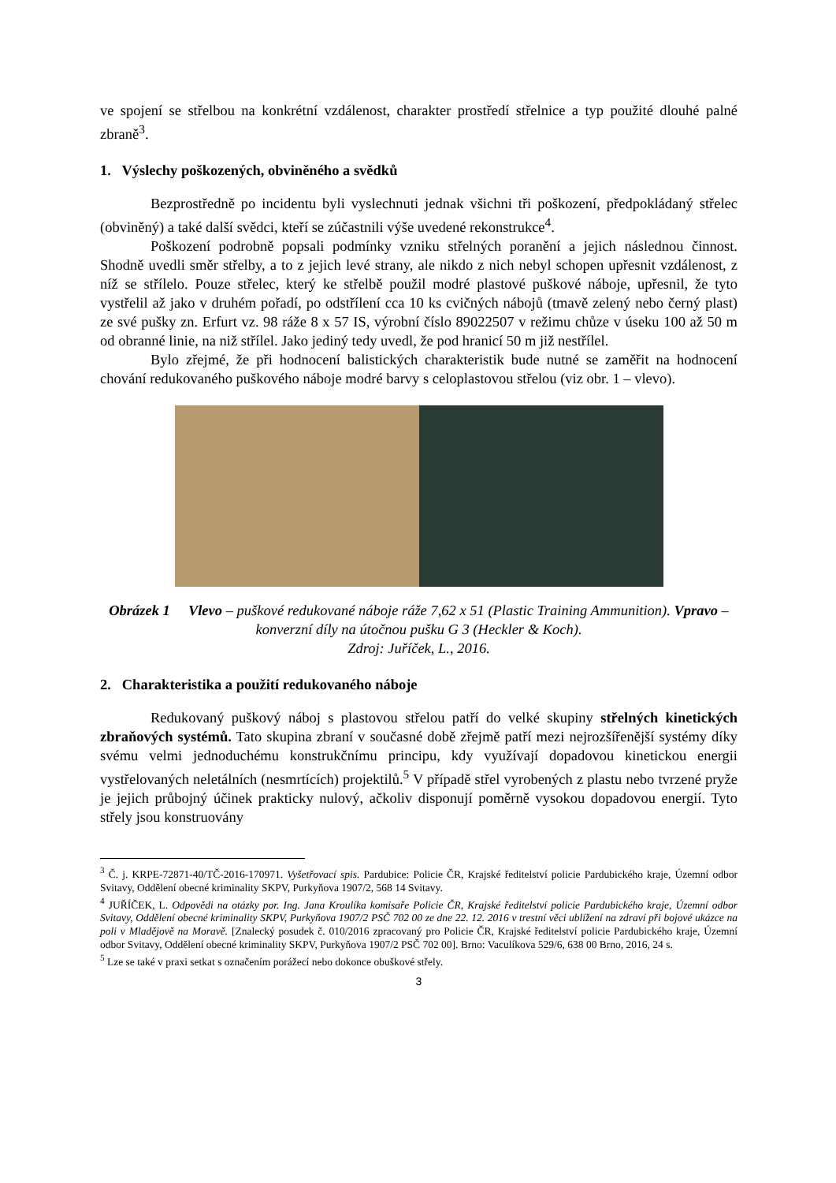ve spojení se střelbou na konkrétní vzdálenost, charakter prostředí střelnice a typ použité dlouhé palné zbraně<sup>3</sup>.
1. Výslechy poškozených, obviněného a svědků
Bezprostředně po incidentu byli vyslechnuti jednak všichni tři poškození, předpokládaný střelec (obviněný) a také další svědci, kteří se zúčastnili výše uvedené rekonstrukce<sup>4</sup>.
Poškození podrobně popsali podmínky vzniku střelných poranění a jejich následnou činnost. Shodně uvedli směr střelby, a to z jejich levé strany, ale nikdo z nich nebyl schopen upřesnit vzdálenost, z níž se střílelo. Pouze střelec, který ke střelbě použil modré plastové puškové náboje, upřesnil, že tyto vystřelil až jako v druhém pořadí, po odstřílení cca 10 ks cvičných nábojů (tmavě zelený nebo černý plast) ze své pušky zn. Erfurt vz. 98 ráže 8 x 57 IS, výrobní číslo 89022507 v režimu chůze v úseku 100 až 50 m od obranné linie, na niž střílel. Jako jediný tedy uvedl, že pod hranicí 50 m již nestřílel.
Bylo zřejmé, že při hodnocení balistických charakteristik bude nutné se zaměřit na hodnocení chování redukovaného puškového náboje modré barvy s celoplastovou střelou (viz obr. 1 – vlevo).
Obrázek 1 Vlevo – puškové redukované náboje ráže 7,62 x 51 (Plastic Training Ammunition). Vpravo – konverzní díly na útočnou pušku G 3 (Heckler & Koch).
Zdroj: Juříček, L., 2016.
2. Charakteristika a použití redukovaného náboje
Redukovaný puškový náboj s plastovou střelou patří do velké skupiny střelných kinetických zbraňových systémů. Tato skupina zbraní v současné době zřejmě patří mezi nejrozšířenější systémy díky svému velmi jednoduchému konstrukčnímu principu, kdy využívají dopadovou kinetickou energii vystřelovaných neletálních (nesmrtících) projektilů.<sup>5</sup> V případě střel vyrobených z plastu nebo tvrzené pryže je jejich průbojný účinek prakticky nulový, ačkoliv disponují poměrně vysokou dopadovou energií. Tyto střely jsou konstruovány
<sup>3</sup> Č. j. KRPE-72871-40/TČ-2016-170971. Vyšetřovací spis. Pardubice: Policie ČR, Krajské ředitelství policie Pardubického kraje, Územní odbor Svitavy, Oddělení obecné kriminality SKPV, Purkyňova 1907/2, 568 14 Svitavy.
<sup>4</sup> JUŘÍČEK, L. Odpovědi na otázky por. Ing. Jana Kroulíka komisaře Policie ČR, Krajské ředitelství policie Pardubického kraje, Územní odbor Svitavy, Oddělení obecné kriminality SKPV, Purkyňova 1907/2 PSČ 702 00 ze dne 22. 12. 2016 v trestní věci ublížení na zdraví při bojové ukázce na poli v Mladějově na Moravě. [Znalecký posudek č. 010/2016 zpracovaný pro Policie ČR, Krajské ředitelství policie Pardubického kraje, Územní odbor Svitavy, Oddělení obecné kriminality SKPV, Purkyňova 1907/2 PSČ 702 00]. Brno: Vaculíkova 529/6, 638 00 Brno, 2016, 24 s.
<sup>5</sup> Lze se také v praxi setkat s označením porážecí nebo dokonce obuškové střely.
3